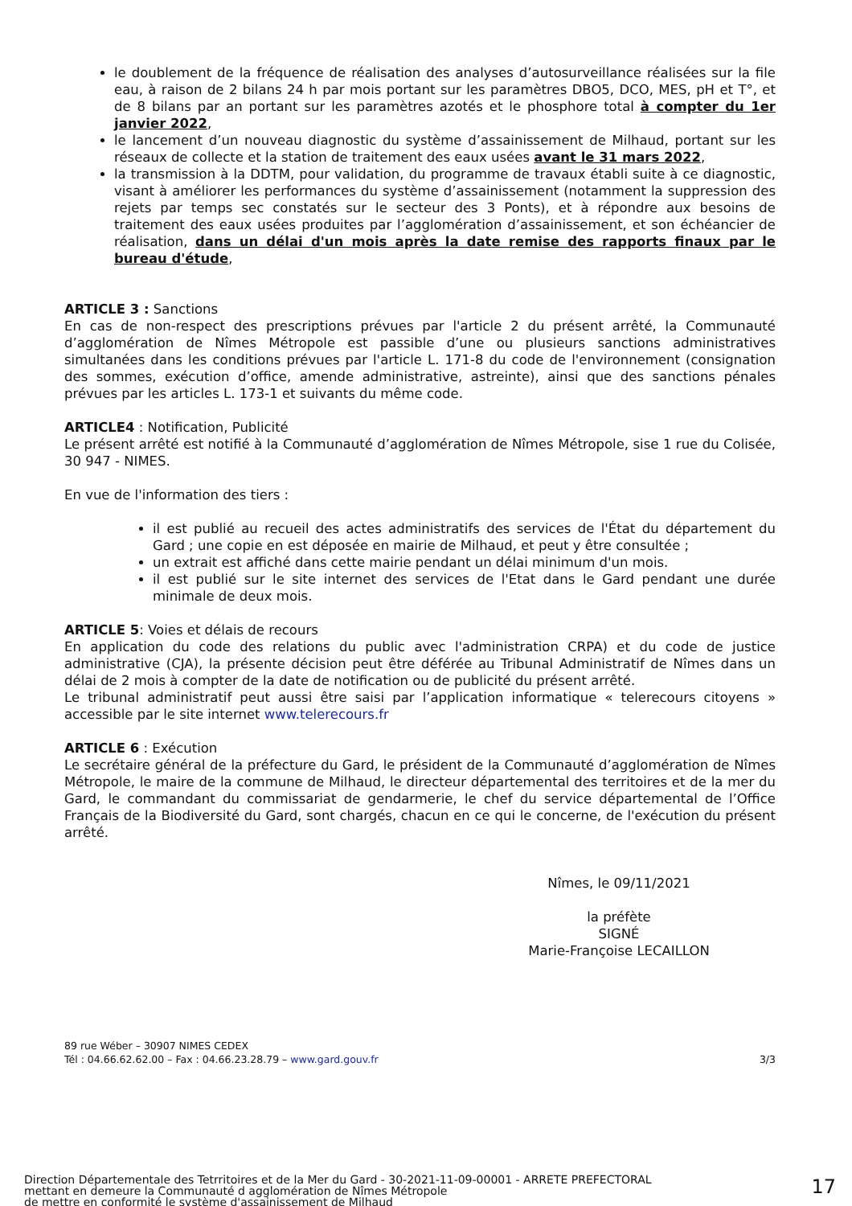le doublement de la fréquence de réalisation des analyses d’autosurveillance réalisées sur la file eau, à raison de 2 bilans 24 h par mois portant sur les paramètres DBO5, DCO, MES, pH et T°, et de 8 bilans par an portant sur les paramètres azotés et le phosphore total à compter du 1er janvier 2022,
le lancement d’un nouveau diagnostic du système d’assainissement de Milhaud, portant sur les réseaux de collecte et la station de traitement des eaux usées avant le 31 mars 2022,
la transmission à la DDTM, pour validation, du programme de travaux établi suite à ce diagnostic, visant à améliorer les performances du système d’assainissement (notamment la suppression des rejets par temps sec constatés sur le secteur des 3 Ponts), et à répondre aux besoins de traitement des eaux usées produites par l’agglomération d’assainissement, et son échéancier de réalisation, dans un délai d'un mois après la date remise des rapports finaux par le bureau d'étude,
ARTICLE 3 : Sanctions
En cas de non-respect des prescriptions prévues par l'article 2 du présent arrêté, la Communauté d’agglomération de Nîmes Métropole est passible d’une ou plusieurs sanctions administratives simultanées dans les conditions prévues par l'article L. 171-8 du code de l'environnement (consignation des sommes, exécution d’office, amende administrative, astreinte), ainsi que des sanctions pénales prévues par les articles L. 173-1 et suivants du même code.
ARTICLE4 : Notification, Publicité
Le présent arrêté est notifié à la Communauté d’agglomération de Nîmes Métropole, sise 1 rue du Colisée, 30 947 - NIMES.
En vue de l'information des tiers :
il est publié au recueil des actes administratifs des services de l'État du département du Gard ; une copie en est déposée en mairie de Milhaud, et peut y être consultée ;
un extrait est affiché dans cette mairie pendant un délai minimum d'un mois.
il est publié sur le site internet des services de l'Etat dans le Gard pendant une durée minimale de deux mois.
ARTICLE 5: Voies et délais de recours
En application du code des relations du public avec l'administration CRPA) et du code de justice administrative (CJA), la présente décision peut être déférée au Tribunal Administratif de Nîmes dans un délai de 2 mois à compter de la date de notification ou de publicité du présent arrêté.
Le tribunal administratif peut aussi être saisi par l’application informatique « telerecours citoyens » accessible par le site internet www.telerecours.fr
ARTICLE 6 : Exécution
Le secrétaire général de la préfecture du Gard, le président de la Communauté d’agglomération de Nîmes Métropole, le maire de la commune de Milhaud, le directeur départemental des territoires et de la mer du Gard, le commandant du commissariat de gendarmerie, le chef du service départemental de l’Office Français de la Biodiversité du Gard, sont chargés, chacun en ce qui le concerne, de l'exécution du présent arrêté.
Nîmes, le 09/11/2021
la préfète
SIGNÉ
Marie-Françoise LECAILLON
89 rue Wéber – 30907 NIMES CEDEX
Tél : 04.66.62.62.00 – Fax : 04.66.23.28.79 – www.gard.gouv.fr 3/3
Direction Départementale des Tetrritoires et de la Mer du Gard - 30-2021-11-09-00001 - ARRETE PREFECTORAL
mettant en demeure la Communauté d agglomération de Nîmes Métropole
de mettre en conformité le système d'assainissement de Milhaud
17